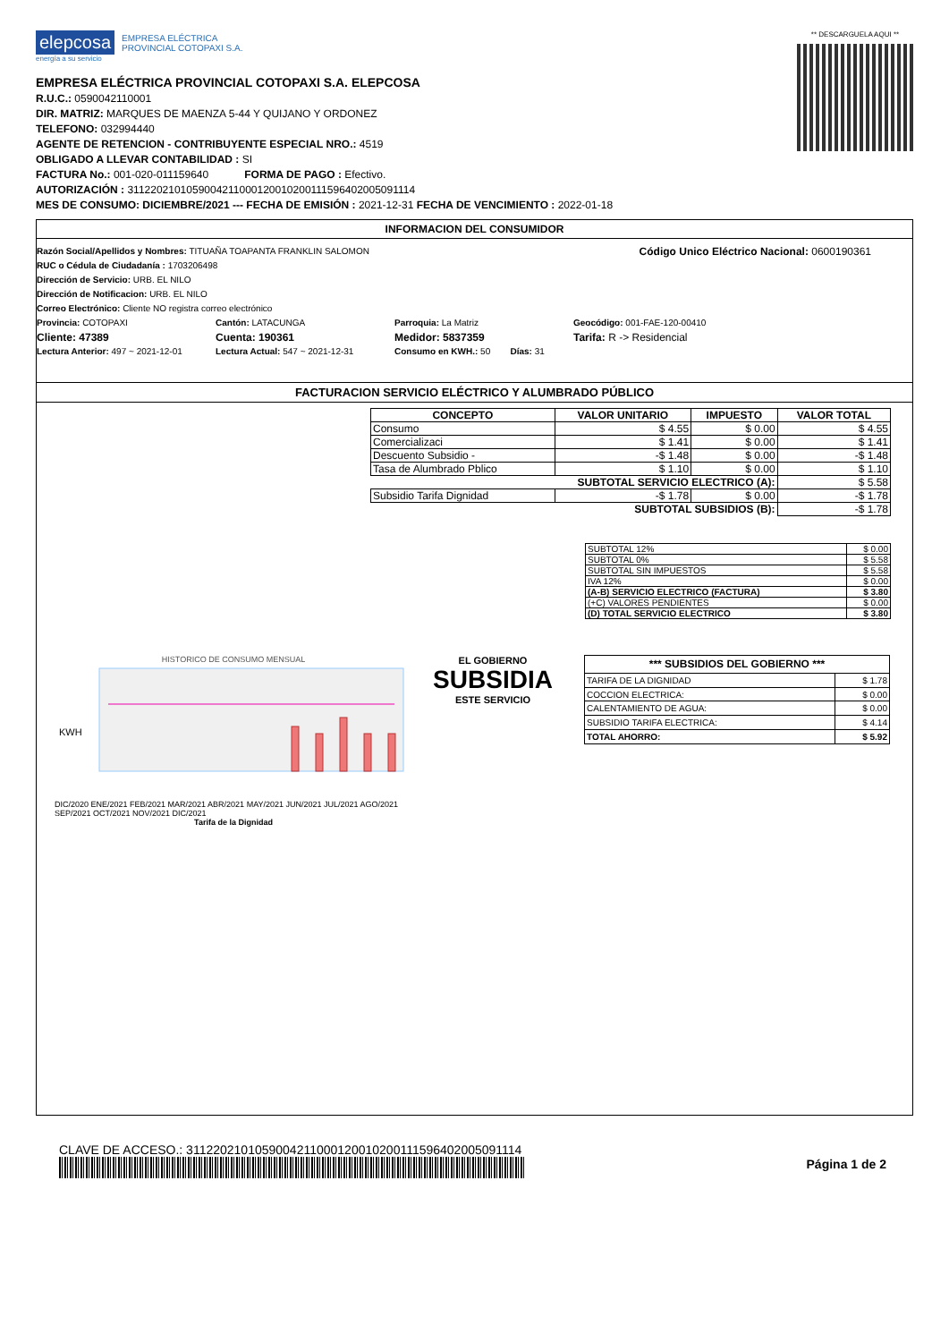elepcosa EMPRESA ELÉCTRICA
PROVINCIAL COTOPAXI S.A.
energía a su servicio
EMPRESA ELÉCTRICA PROVINCIAL COTOPAXI S.A. ELEPCOSA
R.U.C.: 0590042110001
DIR. MATRIZ: MARQUES DE MAENZA 5-44 Y QUIJANO Y ORDONEZ
TELEFONO: 032994440
AGENTE DE RETENCION - CONTRIBUYENTE ESPECIAL NRO.: 4519
OBLIGADO A LLEVAR CONTABILIDAD : SI
FACTURA No.: 001-020-011159640 FORMA DE PAGO : Efectivo.
AUTORIZACIÓN : 3112202101059004211000120010200111596402005091114
MES DE CONSUMO: DICIEMBRE/2021 --- FECHA DE EMISIÓN : 2021-12-31 FECHA DE VENCIMIENTO : 2022-01-18
** DESCARGUELA AQUI **
INFORMACION DEL CONSUMIDOR
Razón Social/Apellidos y Nombres: TITUAÑA TOAPANTA FRANKLIN SALOMON Código Unico Eléctrico Nacional: 0600190361
RUC o Cédula de Ciudadanía : 1703206498
Dirección de Servicio: URB. EL NILO
Dirección de Notificacion: URB. EL NILO
Correo Electrónico: Cliente NO registra correo electrónico
Provincia: COTOPAXI Cantón: LATACUNGA Parroquia: La Matriz Geocódigo: 001-FAE-120-00410
Cliente: 47389 Cuenta: 190361 Medidor: 5837359 Tarifa: R -> Residencial
Lectura Anterior: 497 ~ 2021-12-01
Lectura Actual: 547 ~ 2021-12-31 Consumo en KWH.: 50 Días: 31
FACTURACION SERVICIO ELÉCTRICO Y ALUMBRADO PÚBLICO
| CONCEPTO | VALOR UNITARIO | IMPUESTO | VALOR TOTAL |
| --- | --- | --- | --- |
| Consumo | $ 4.55 | $ 0.00 | $ 4.55 |
| Comercializaci | $ 1.41 | $ 0.00 | $ 1.41 |
| Descuento Subsidio - | -$ 1.48 | $ 0.00 | -$ 1.48 |
| Tasa de Alumbrado Pblico | $ 1.10 | $ 0.00 | $ 1.10 |
| SUBTOTAL SERVICIO ELECTRICO (A): | | | $ 5.58 |
| Subsidio Tarifa Dignidad | -$ 1.78 | $ 0.00 | -$ 1.78 |
| SUBTOTAL SUBSIDIOS (B): | | | -$ 1.78 |
| SUBTOTAL 12% | $ 0.00 |
| SUBTOTAL 0% | $ 5.58 |
| SUBTOTAL SIN IMPUESTOS | $ 5.58 |
| IVA 12% | $ 0.00 |
| (A-B) SERVICIO ELECTRICO (FACTURA) | $ 3.80 |
| (+C) VALORES PENDIENTES | $ 0.00 |
| (D) TOTAL SERVICIO ELECTRICO | $ 3.80 |
HISTORICO DE CONSUMO MENSUAL
KWH
DIC/2020 ENE/2021 FEB/2021 MAR/2021 ABR/2021 MAY/2021 JUN/2021 JUL/2021 AGO/2021 SEP/2021 OCT/2021 NOV/2021 DIC/2021
Tarifa de la Dignidad
EL GOBIERNO
SUBSIDIA
ESTE SERVICIO
| *** SUBSIDIOS DEL GOBIERNO *** | |
| --- | --- |
| TARIFA DE LA DIGNIDAD | $ 1.78 |
| COCCION ELECTRICA: | $ 0.00 |
| CALENTAMIENTO DE AGUA: | $ 0.00 |
| SUBSIDIO TARIFA ELECTRICA: | $ 4.14 |
| TOTAL AHORRO: | $ 5.92 |
CLAVE DE ACCESO.: 3112202101059004211000120010200111596402005091114
Página 1 de 2